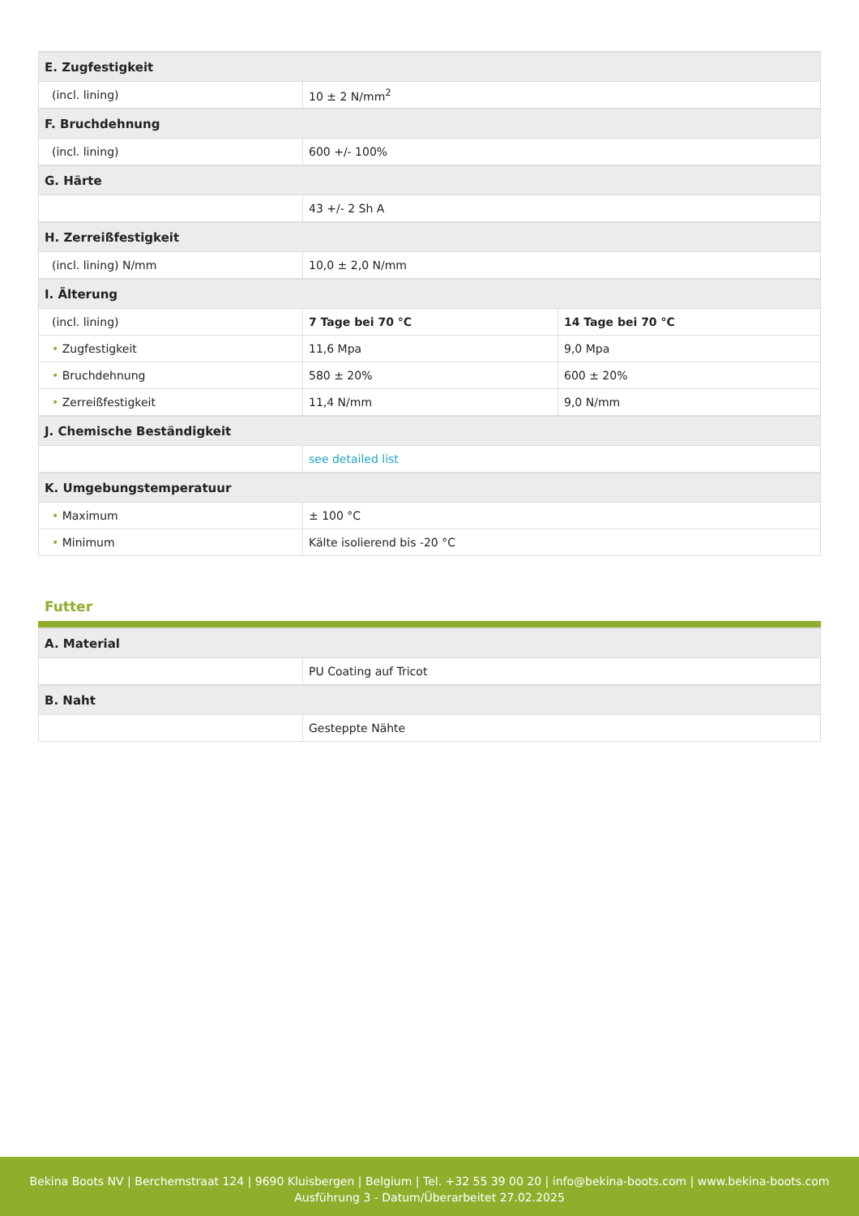| E. Zugfestigkeit | | |
| (incl. lining) | 10 ± 2 N/mm<sup>2</sup> | |
| F. Bruchdehnung | | |
| (incl. lining) | 600 +/- 100% | |
| G. Härte | | |
| | 43 +/- 2 Sh A | |
| H. Zerreißfestigkeit | | |
| (incl. lining) N/mm | 10,0 ± 2,0 N/mm | |
| I. Älterung | | |
| (incl. lining) | 7 Tage bei 70 °C | 14 Tage bei 70 °C |
| • Zugfestigkeit | 11,6 Mpa | 9,0 Mpa |
| • Bruchdehnung | 580 ± 20% | 600 ± 20% |
| • Zerreißfestigkeit | 11,4 N/mm | 9,0 N/mm |
| J. Chemische Beständigkeit | | |
| | see detailed list | |
| K. Umgebungstemperatuur | | |
| • Maximum | ± 100 °C | |
| • Minimum | Kälte isolierend bis -20 °C | |
Futter
| A. Material | |
| | PU Coating auf Tricot |
| B. Naht | |
| | Gesteppte Nähte |
Bekina Boots NV | Berchemstraat 124 | 9690 Kluisbergen | Belgium | Tel. +32 55 39 00 20 | info@bekina-boots.com | www.bekina-boots.com
Ausführung 3 - Datum/Überarbeitet 27.02.2025